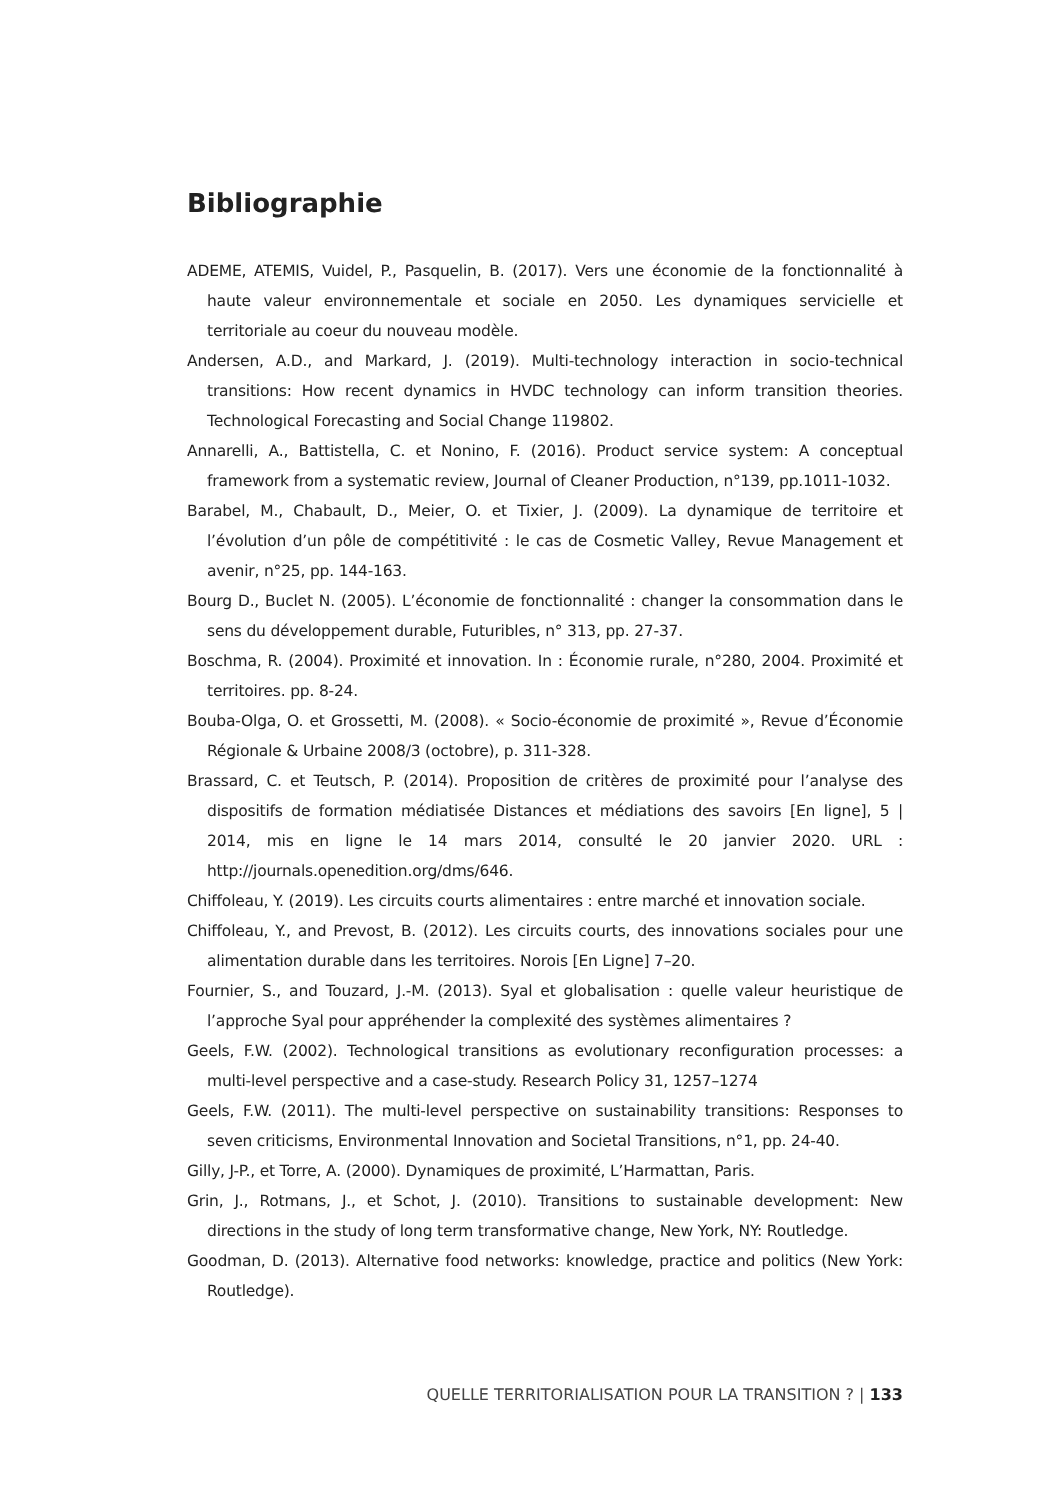Bibliographie
ADEME, ATEMIS, Vuidel, P., Pasquelin, B. (2017). Vers une économie de la fonctionnalité à haute valeur environnementale et sociale en 2050. Les dynamiques servicielle et territoriale au coeur du nouveau modèle.
Andersen, A.D., and Markard, J. (2019). Multi-technology interaction in socio-technical transitions: How recent dynamics in HVDC technology can inform transition theories. Technological Forecasting and Social Change 119802.
Annarelli, A., Battistella, C. et Nonino, F. (2016). Product service system: A conceptual framework from a systematic review, Journal of Cleaner Production, n°139, pp.1011-1032.
Barabel, M., Chabault, D., Meier, O. et Tixier, J. (2009). La dynamique de territoire et l’évolution d’un pôle de compétitivité : le cas de Cosmetic Valley, Revue Management et avenir, n°25, pp. 144-163.
Bourg D., Buclet N. (2005). L’économie de fonctionnalité : changer la consommation dans le sens du développement durable, Futuribles, n° 313, pp. 27-37.
Boschma, R. (2004). Proximité et innovation. In : Économie rurale, n°280, 2004. Proximité et territoires. pp. 8-24.
Bouba-Olga, O. et Grossetti, M. (2008). « Socio-économie de proximité », Revue d’Économie Régionale & Urbaine 2008/3 (octobre), p. 311-328.
Brassard, C. et Teutsch, P. (2014). Proposition de critères de proximité pour l’analyse des dispositifs de formation médiatisée Distances et médiations des savoirs [En ligne], 5 | 2014, mis en ligne le 14 mars 2014, consulté le 20 janvier 2020. URL : http://journals.openedition.org/dms/646.
Chiffoleau, Y. (2019). Les circuits courts alimentaires : entre marché et innovation sociale.
Chiffoleau, Y., and Prevost, B. (2012). Les circuits courts, des innovations sociales pour une alimentation durable dans les territoires. Norois [En Ligne] 7–20.
Fournier, S., and Touzard, J.-M. (2013). Syal et globalisation : quelle valeur heuristique de l’approche Syal pour appréhender la complexité des systèmes alimentaires ?
Geels, F.W. (2002). Technological transitions as evolutionary reconfiguration processes: a multi-level perspective and a case-study. Research Policy 31, 1257–1274
Geels, F.W. (2011). The multi-level perspective on sustainability transitions: Responses to seven criticisms, Environmental Innovation and Societal Transitions, n°1, pp. 24-40.
Gilly, J-P., et Torre, A. (2000). Dynamiques de proximité, L’Harmattan, Paris.
Grin, J., Rotmans, J., et Schot, J. (2010). Transitions to sustainable development: New directions in the study of long term transformative change, New York, NY: Routledge.
Goodman, D. (2013). Alternative food networks: knowledge, practice and politics (New York: Routledge).
QUELLE TERRITORIALISATION POUR LA TRANSITION ? | 133